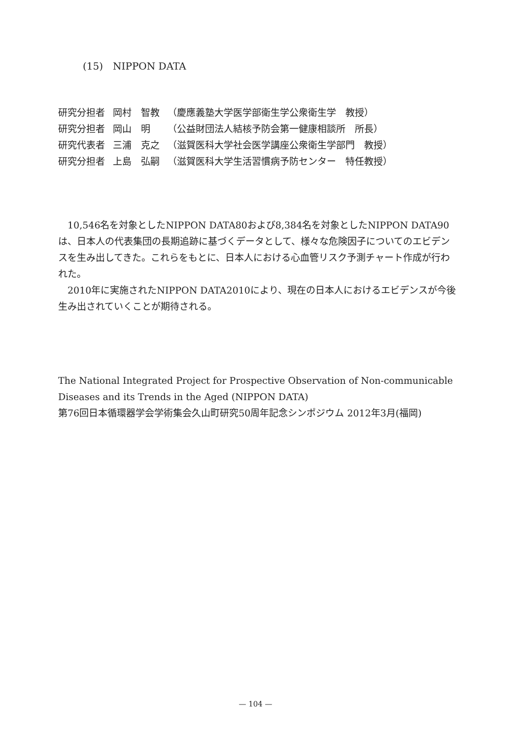(15)　NIPPON DATA
| 研究分担者 | 岡村 智教 | （慶應義塾大学医学部衛生学公衆衛生学 教授） |
| 研究分担者 | 岡山 明 | （公益財団法人結核予防会第一健康相談所 所長） |
| 研究代表者 | 三浦 克之 | （滋賀医科大学社会医学講座公衆衛生学部門 教授） |
| 研究分担者 | 上島 弘嗣 | （滋賀医科大学生活習慣病予防センター 特任教授） |
10,546名を対象としたNIPPON DATA80および8,384名を対象としたNIPPON DATA90は、日本人の代表集団の長期追跡に基づくデータとして、様々な危険因子についてのエビデンスを生み出してきた。これらをもとに、日本人における心血管リスク予測チャート作成が行われた。
2010年に実施されたNIPPON DATA2010により、現在の日本人におけるエビデンスが今後生み出されていくことが期待される。
The National Integrated Project for Prospective Observation of Non-communicable Diseases and its Trends in the Aged (NIPPON DATA)
第76回日本循環器学会学術集会久山町研究50周年記念シンポジウム 2012年3月(福岡)
— 104 —